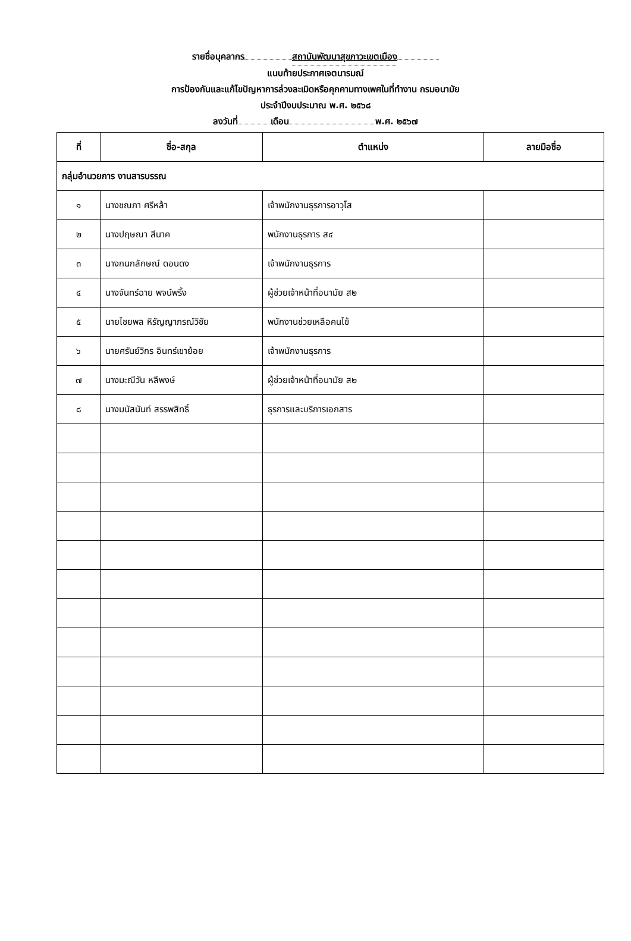รายชื่อบุคลากร สถาบันพัฒนาสุขภาวะเขตเมือง
แนบท้ายประกาศเจตนารมณ์
การป้องกันและแก้ไขปัญหาการล่วงละเมิดหรือคุกคามทางเพศในที่ทำงาน กรมอนามัย
ประจำปีงบประมาณ พ.ศ. ๒๕๖๘
ลงวันที่ เดือน พ.ศ. ๒๕๖๗
| ที่ | ชื่อ-สกุล | ตำแหน่ง | ลายมือชื่อ |
| --- | --- | --- | --- |
| กลุ่มอำนวยการ งานสารบรรณ | | | |
| ๑ | นางชณภา ศรีหล้า | เจ้าพนักงานธุรการอาวุโส | |
| ๒ | นางปฤษณา สีนาค | พนักงานธุรการ ส๔ | |
| ๓ | นางกนกลักษณ์ ดอนดง | เจ้าพนักงานธุรการ | |
| ๔ | นางจันทร์ฉาย พจน์พริ้ง | ผู้ช่วยเจ้าหน้าที่อนามัย ส๒ | |
| ๕ | นายไชยพล หิรัญญาภรณ์วิชัย | พนักงานช่วยเหลือคนไข้ | |
| ๖ | นายศรันย์วิกร อินทร์เขาย้อย | เจ้าพนักงานธุรการ | |
| ๗ | นางมะณีวัน หลีพงษ์ | ผู้ช่วยเจ้าหน้าที่อนามัย ส๒ | |
| ๘ | นางมนัสนันท์ สรรพสิทธิ์ | ธุรการและบริการเอกสาร | |